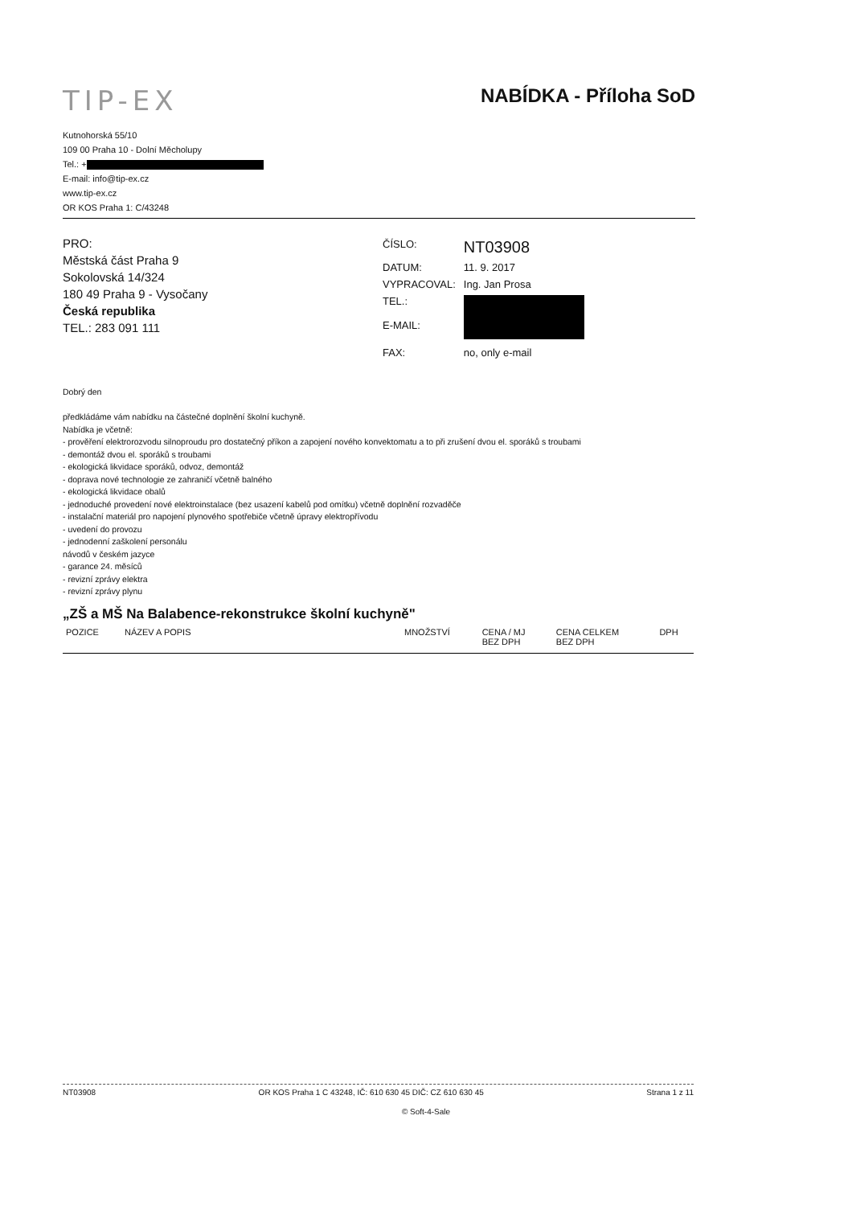TIP-EX
NABÍDKA - Příloha SoD
Kutnohorská 55/10
109 00 Praha 10 - Dolní Měcholupy
Tel.: +
E-mail: info@tip-ex.cz
www.tip-ex.cz
OR KOS Praha 1: C/43248
PRO:
Městská část Praha 9
Sokolovská 14/324
180 49 Praha 9 - Vysočany
Česká republika
TEL.: 283 091 111
| ČÍSLO: | NT03908 |
| DATUM: | 11. 9. 2017 |
| VYPRACOVAL: | Ing. Jan Prosa |
| TEL.: E-MAIL: | |
| FAX: | no, only e-mail |
Dobrý den
předkládáme vám nabídku na částečné doplnění školní kuchyně.
Nabídka je včetně:
- prověření elektrorozvodu silnoproudu pro dostatečný příkon a zapojení nového konvektomatu a to při zrušení dvou el. sporáků s troubami
- demontáž dvou el. sporáků s troubami
- ekologická likvidace sporáků, odvoz, demontáž
- doprava nové technologie ze zahraničí včetně balného
- ekologická likvidace obalů
- jednoduché provedení nové elektroinstalace (bez usazení kabelů pod omítku) včetně doplnění rozvaděče
- instalační materiál pro napojení plynového spotřebiče včetně úpravy elektropřívodu
- uvedení do provozu
- jednodenní zaškolení personálu
návodů v českém jazyce
- garance 24. měsíců
- revizní zprávy elektra
- revizní zprávy plynu
„ZŠ a MŠ Na Balabence-rekonstrukce školní kuchyně"
| POZICE | NÁZEV A POPIS | MNOŽSTVÍ | CENA / MJ BEZ DPH | CENA CELKEM BEZ DPH | DPH |
| --- | --- | --- | --- | --- | --- |
NT03908 OR KOS Praha 1 C 43248, IČ: 610 630 45 DIČ: CZ 610 630 45 Strana 1 z 11
© Soft-4-Sale